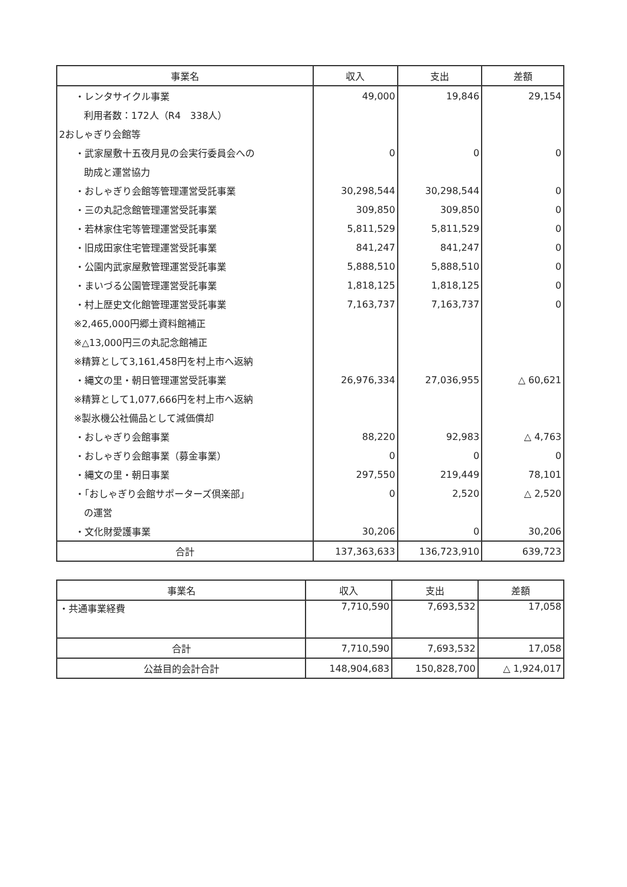| 事業名 | 収入 | 支出 | 差額 |
| --- | --- | --- | --- |
| ・レンタサイクル事業 | 49,000 | 19,846 | 29,154 |
| 利用者数：172人（R4 338人） | | | |
| 2おしゃぎり会館等 | | | |
| ・武家屋敷十五夜月見の会実行委員会への | 0 | 0 | 0 |
| 助成と運営協力 | | | |
| ・おしゃぎり会館等管理運営受託事業 | 30,298,544 | 30,298,544 | 0 |
| ・三の丸記念館管理運営受託事業 | 309,850 | 309,850 | 0 |
| ・若林家住宅等管理運営受託事業 | 5,811,529 | 5,811,529 | 0 |
| ・旧成田家住宅管理運営受託事業 | 841,247 | 841,247 | 0 |
| ・公園内武家屋敷管理運営受託事業 | 5,888,510 | 5,888,510 | 0 |
| ・まいづる公園管理運営受託事業 | 1,818,125 | 1,818,125 | 0 |
| ・村上歴史文化館管理運営受託事業 | 7,163,737 | 7,163,737 | 0 |
| ※2,465,000円郷土資料館補正 | | | |
| ※△13,000円三の丸記念館補正 | | | |
| ※精算として3,161,458円を村上市へ返納 | | | |
| ・縄文の里・朝日管理運営受託事業 | 26,976,334 | 27,036,955 | △ 60,621 |
| ※精算として1,077,666円を村上市へ返納 | | | |
| ※製氷機公社備品として減価償却 | | | |
| ・おしゃぎり会館事業 | 88,220 | 92,983 | △ 4,763 |
| ・おしゃぎり会館事業（募金事業） | 0 | 0 | 0 |
| ・縄文の里・朝日事業 | 297,550 | 219,449 | 78,101 |
| ・「おしゃぎり会館サポーターズ倶楽部」 | 0 | 2,520 | △ 2,520 |
| の運営 | | | |
| ・文化財愛護事業 | 30,206 | 0 | 30,206 |
| 合計 | 137,363,633 | 136,723,910 | 639,723 |
| 事業名 | 収入 | 支出 | 差額 |
| --- | --- | --- | --- |
| ・共通事業経費 | 7,710,590 | 7,693,532 | 17,058 |
| 合計 | 7,710,590 | 7,693,532 | 17,058 |
| 公益目的会計合計 | 148,904,683 | 150,828,700 | △ 1,924,017 |